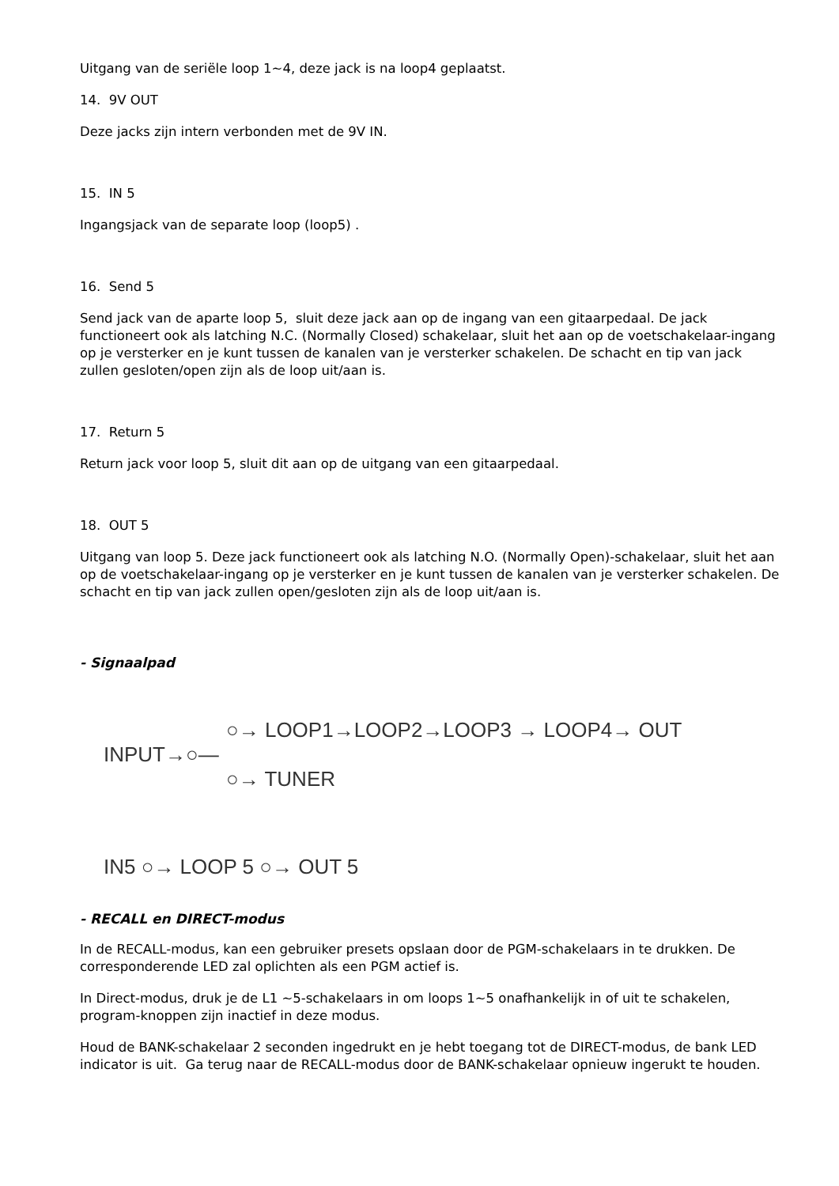Uitgang van de seriële loop 1~4, deze jack is na loop4 geplaatst.
14. 9V OUT
Deze jacks zijn intern verbonden met de 9V IN.
15. IN 5
Ingangsjack van de separate loop (loop5) .
16. Send 5
Send jack van de aparte loop 5, sluit deze jack aan op de ingang van een gitaarpedaal. De jack functioneert ook als latching N.C. (Normally Closed) schakelaar, sluit het aan op de voetschakelaar-ingang op je versterker en je kunt tussen de kanalen van je versterker schakelen. De schacht en tip van jack zullen gesloten/open zijn als de loop uit/aan is.
17. Return 5
Return jack voor loop 5, sluit dit aan op de uitgang van een gitaarpedaal.
18. OUT 5
Uitgang van loop 5. Deze jack functioneert ook als latching N.O. (Normally Open)-schakelaar, sluit het aan op de voetschakelaar-ingang op je versterker en je kunt tussen de kanalen van je versterker schakelen. De schacht en tip van jack zullen open/gesloten zijn als de loop uit/aan is.
- Signaalpad
○→ LOOP1→LOOP2→LOOP3 → LOOP4→ OUT
INPUT→○—
○→ TUNER
IN5 ○→ LOOP 5 ○→ OUT 5
- RECALL en DIRECT-modus
In de RECALL-modus, kan een gebruiker presets opslaan door de PGM-schakelaars in te drukken. De corresponderende LED zal oplichten als een PGM actief is.
In Direct-modus, druk je de L1 ~5-schakelaars in om loops 1~5 onafhankelijk in of uit te schakelen, program-knoppen zijn inactief in deze modus.
Houd de BANK-schakelaar 2 seconden ingedrukt en je hebt toegang tot de DIRECT-modus, de bank LED indicator is uit. Ga terug naar de RECALL-modus door de BANK-schakelaar opnieuw ingerukt te houden.